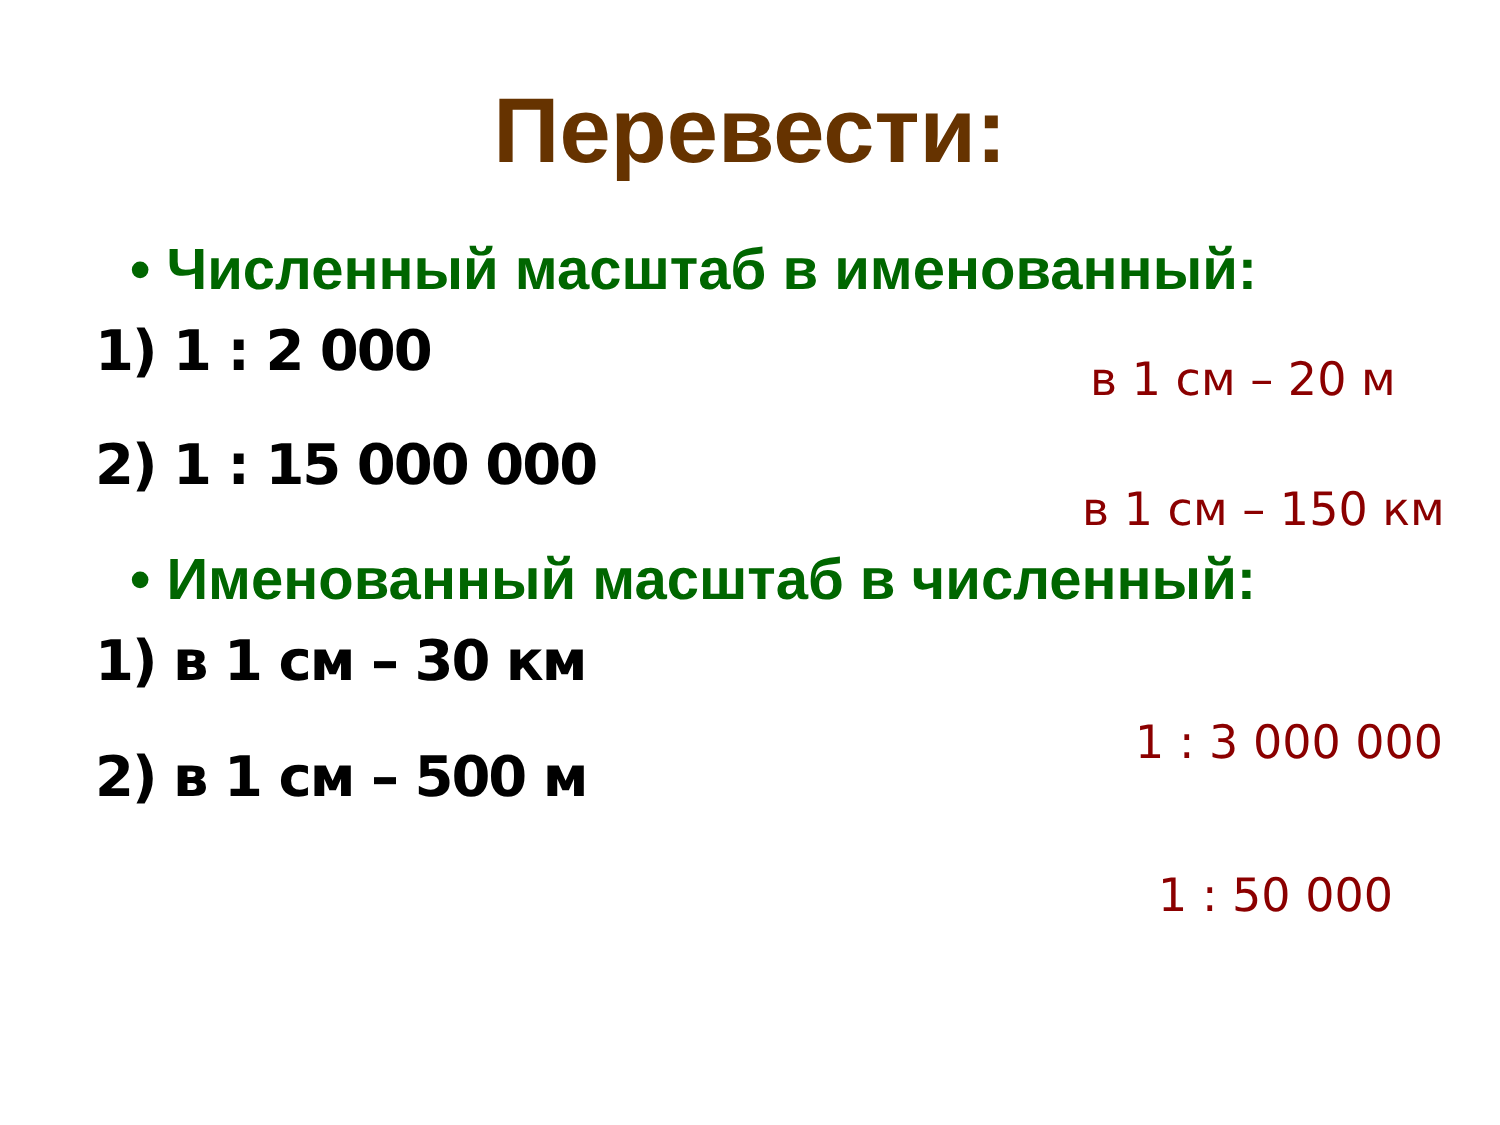Перевести:
• Численный масштаб в именованный:
1) 1 : 2 000 в 1 см – 20 м
2) 1 : 15 000 000
в 1 см – 150 км
• Именованный масштаб в численный:
1) в 1 см – 30 км
1 : 3 000 000
2) в 1 см – 500 м
1 : 50 000